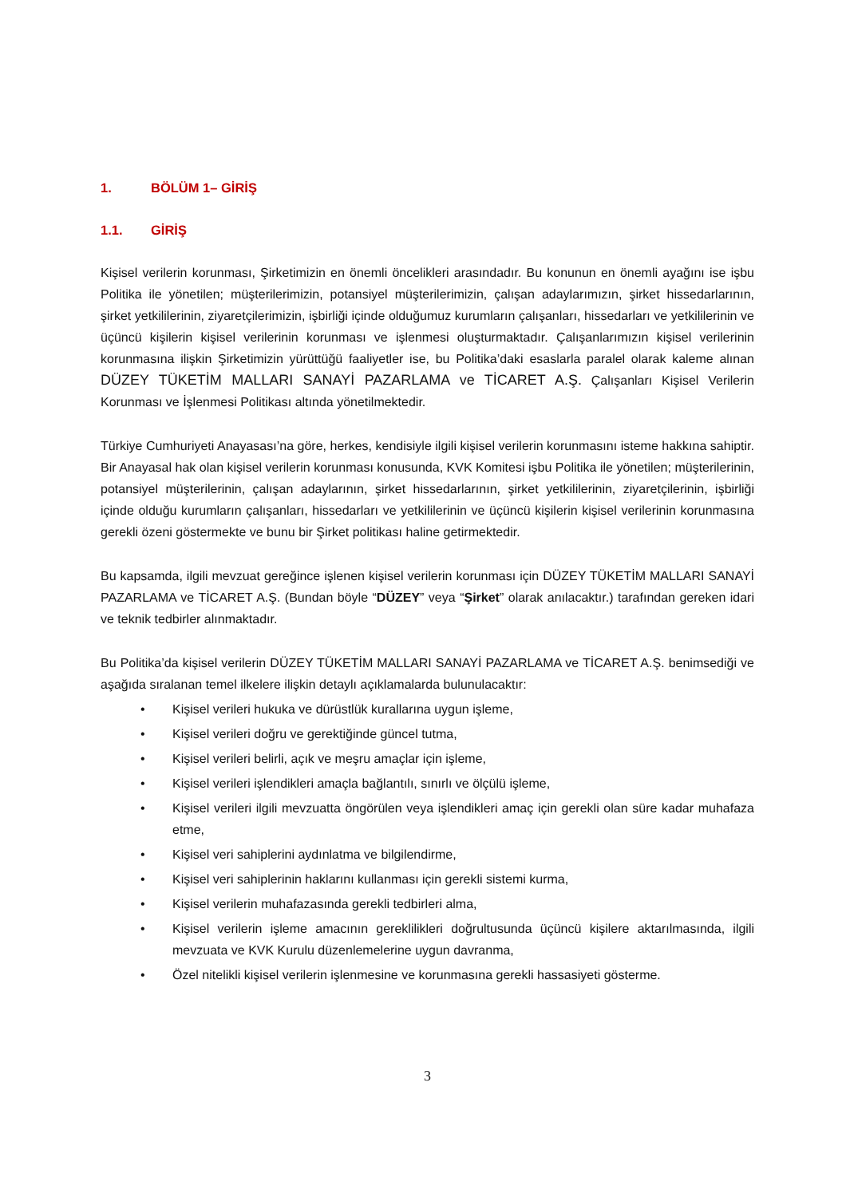1. BÖLÜM 1– GİRİŞ
1.1. GİRİŞ
Kişisel verilerin korunması, Şirketimizin en önemli öncelikleri arasındadır. Bu konunun en önemli ayağını ise işbu Politika ile yönetilen; müşterilerimizin, potansiyel müşterilerimizin, çalışan adaylarımızın, şirket hissedarlarının, şirket yetkililerinin, ziyaretçilerimizin, işbirliği içinde olduğumuz kurumların çalışanları, hissedarları ve yetkililerinin ve üçüncü kişilerin kişisel verilerinin korunması ve işlenmesi oluşturmaktadır. Çalışanlarımızın kişisel verilerinin korunmasına ilişkin Şirketimizin yürüttüğü faaliyetler ise, bu Politika’daki esaslarla paralel olarak kaleme alınan DÜZEY TÜKETİM MALLARI SANAYİ PAZARLAMA ve TİCARET A.Ş. Çalışanları Kişisel Verilerin Korunması ve İşlenmesi Politikası altında yönetilmektedir.
Türkiye Cumhuriyeti Anayasası’na göre, herkes, kendisiyle ilgili kişisel verilerin korunmasını isteme hakkına sahiptir. Bir Anayasal hak olan kişisel verilerin korunması konusunda, KVK Komitesi işbu Politika ile yönetilen; müşterilerinin, potansiyel müşterilerinin, çalışan adaylarının, şirket hissedarlarının, şirket yetkililerinin, ziyaretçilerinin, işbirliği içinde olduğu kurumların çalışanları, hissedarları ve yetkililerinin ve üçüncü kişilerin kişisel verilerinin korunmasına gerekli özeni göstermekte ve bunu bir Şirket politikası haline getirmektedir.
Bu kapsamda, ilgili mevzuat gereğince işlenen kişisel verilerin korunması için DÜZEY TÜKETİM MALLARI SANAYİ PAZARLAMA ve TİCARET A.Ş. (Bundan böyle “DÜZEY” veya “Şirket” olarak anılacaktır.) tarafından gereken idari ve teknik tedbirler alınmaktadır.
Bu Politika’da kişisel verilerin DÜZEY TÜKETİM MALLARI SANAYİ PAZARLAMA ve TİCARET A.Ş. benimsediği ve aşağıda sıralanan temel ilkelere ilişkin detaylı açıklamalarda bulunulacaktır:
• Kişisel verileri hukuka ve dürüstlük kurallarına uygun işleme,
• Kişisel verileri doğru ve gerektiğinde güncel tutma,
• Kişisel verileri belirli, açık ve meşru amaçlar için işleme,
• Kişisel verileri işlendikleri amaçla bağlantılı, sınırlı ve ölçülü işleme,
• Kişisel verileri ilgili mevzuatta öngörülen veya işlendikleri amaç için gerekli olan süre kadar muhafaza etme,
• Kişisel veri sahiplerini aydınlatma ve bilgilendirme,
• Kişisel veri sahiplerinin haklarını kullanması için gerekli sistemi kurma,
• Kişisel verilerin muhafazasında gerekli tedbirleri alma,
• Kişisel verilerin işleme amacının gereklilikleri doğrultusunda üçüncü kişilere aktarılmasında, ilgili mevzuata ve KVK Kurulu düzenlemelerine uygun davranma,
• Özel nitelikli kişisel verilerin işlenmesine ve korunmasına gerekli hassasiyeti gösterme.
3